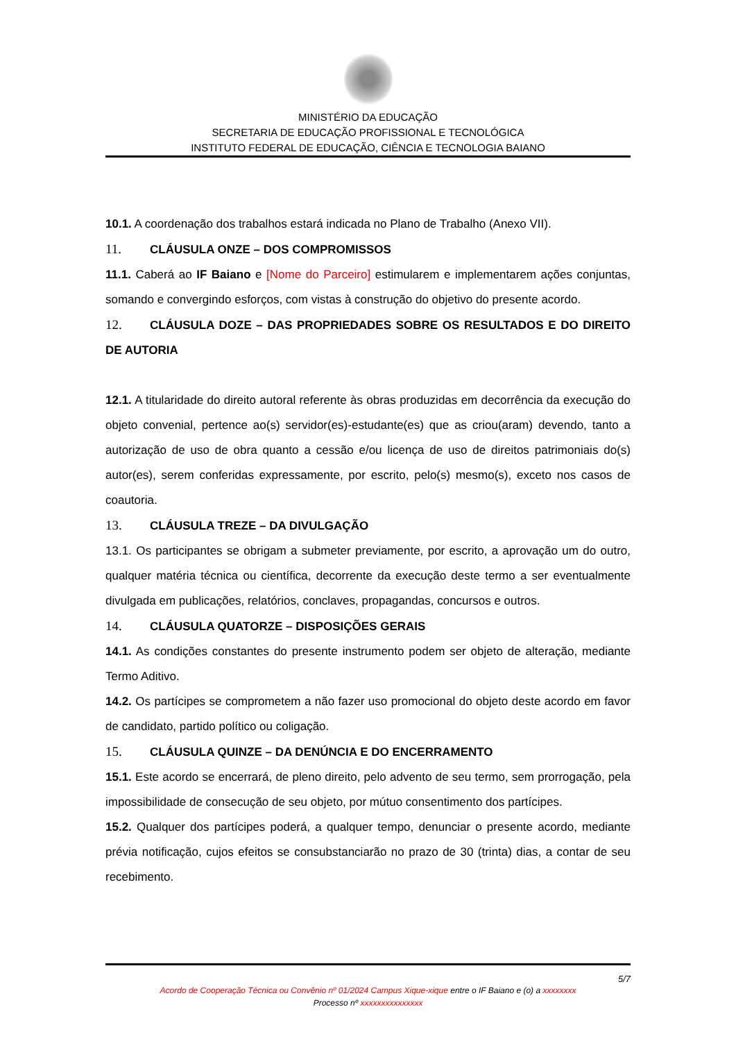MINISTÉRIO DA EDUCAÇÃO
SECRETARIA DE EDUCAÇÃO PROFISSIONAL E TECNOLÓGICA
INSTITUTO FEDERAL DE EDUCAÇÃO, CIÊNCIA E TECNOLOGIA BAIANO
10.1. A coordenação dos trabalhos estará indicada no Plano de Trabalho (Anexo VII).
11. CLÁUSULA ONZE – DOS COMPROMISSOS
11.1. Caberá ao IF Baiano e [Nome do Parceiro] estimularem e implementarem ações conjuntas, somando e convergindo esforços, com vistas à construção do objetivo do presente acordo.
12. CLÁUSULA DOZE – DAS PROPRIEDADES SOBRE OS RESULTADOS E DO DIREITO DE AUTORIA
12.1. A titularidade do direito autoral referente às obras produzidas em decorrência da execução do objeto convenial, pertence ao(s) servidor(es)-estudante(es) que as criou(aram) devendo, tanto a autorização de uso de obra quanto a cessão e/ou licença de uso de direitos patrimoniais do(s) autor(es), serem conferidas expressamente, por escrito, pelo(s) mesmo(s), exceto nos casos de coautoria.
13. CLÁUSULA TREZE – DA DIVULGAÇÃO
13.1. Os participantes se obrigam a submeter previamente, por escrito, a aprovação um do outro, qualquer matéria técnica ou científica, decorrente da execução deste termo a ser eventualmente divulgada em publicações, relatórios, conclaves, propagandas, concursos e outros.
14. CLÁUSULA QUATORZE – DISPOSIÇÕES GERAIS
14.1. As condições constantes do presente instrumento podem ser objeto de alteração, mediante Termo Aditivo.
14.2. Os partícipes se comprometem a não fazer uso promocional do objeto deste acordo em favor de candidato, partido político ou coligação.
15. CLÁUSULA QUINZE – DA DENÚNCIA E DO ENCERRAMENTO
15.1. Este acordo se encerrará, de pleno direito, pelo advento de seu termo, sem prorrogação, pela impossibilidade de consecução de seu objeto, por mútuo consentimento dos partícipes.
15.2. Qualquer dos partícipes poderá, a qualquer tempo, denunciar o presente acordo, mediante prévia notificação, cujos efeitos se consubstanciarão no prazo de 30 (trinta) dias, a contar de seu recebimento.
5/7
Acordo de Cooperação Técnica ou Convênio nº 01/2024 Campus Xique-xique entre o IF Baiano e (o) a xxxxxxxx
Processo nº xxxxxxxxxxxxxxx